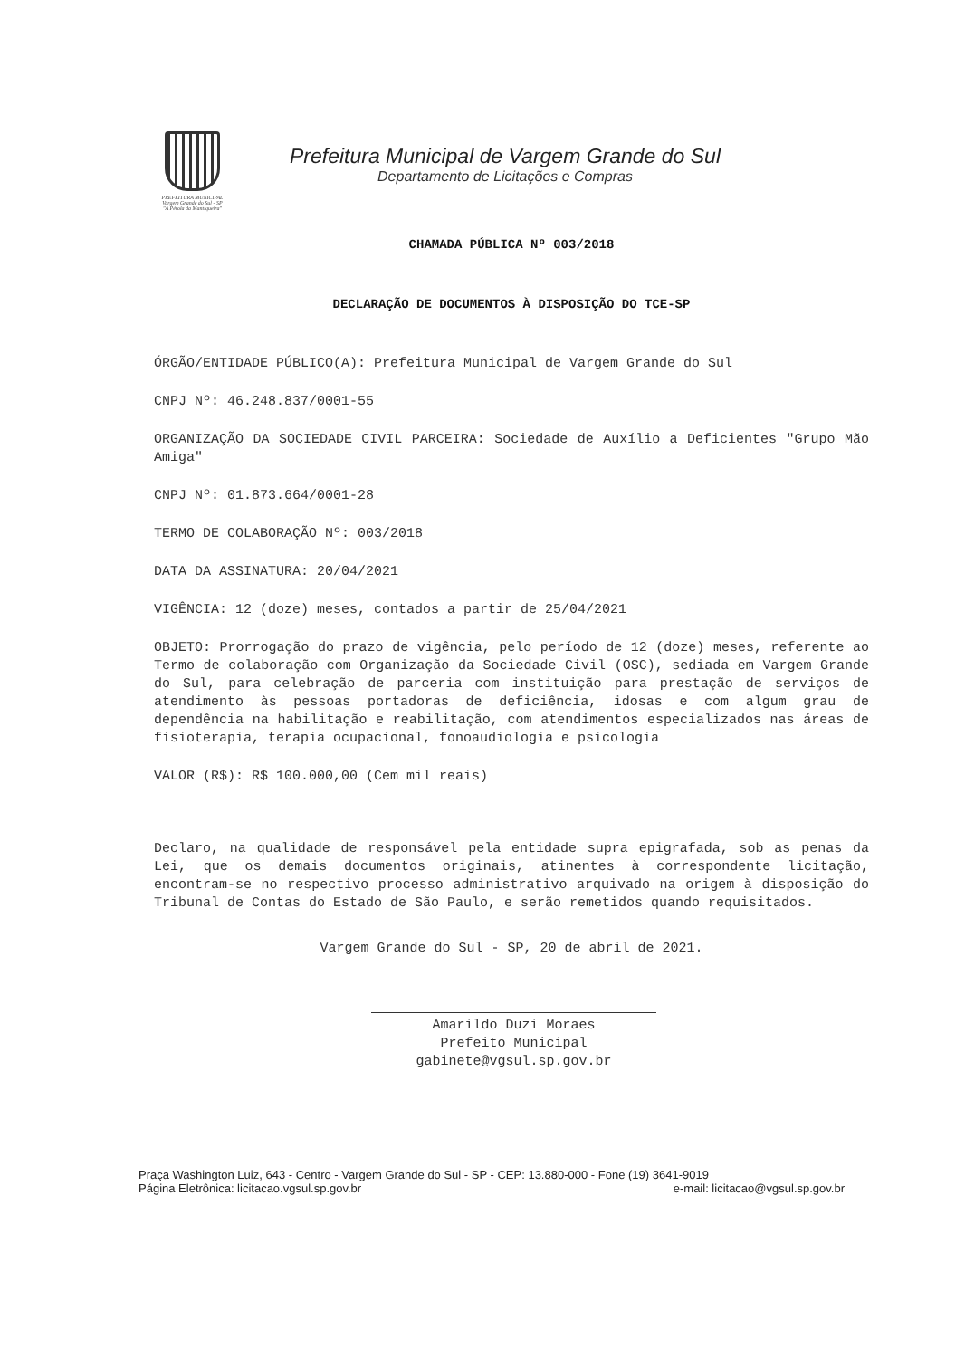PREFEITURA MUNICIPAL
Vargem Grande do Sul - SP
"A Pérola da Mantiqueira"
Prefeitura Municipal de Vargem Grande do Sul
Departamento de Licitações e Compras
CHAMADA PÚBLICA Nº 003/2018
DECLARAÇÃO DE DOCUMENTOS À DISPOSIÇÃO DO TCE-SP
ÓRGÃO/ENTIDADE PÚBLICO(A): Prefeitura Municipal de Vargem Grande do Sul
CNPJ Nº: 46.248.837/0001-55
ORGANIZAÇÃO DA SOCIEDADE CIVIL PARCEIRA: Sociedade de Auxílio a Deficientes "Grupo Mão Amiga"
CNPJ Nº: 01.873.664/0001-28
TERMO DE COLABORAÇÃO Nº: 003/2018
DATA DA ASSINATURA: 20/04/2021
VIGÊNCIA: 12 (doze) meses, contados a partir de 25/04/2021
OBJETO: Prorrogação do prazo de vigência, pelo período de 12 (doze) meses, referente ao Termo de colaboração com Organização da Sociedade Civil (OSC), sediada em Vargem Grande do Sul, para celebração de parceria com instituição para prestação de serviços de atendimento às pessoas portadoras de deficiência, idosas e com algum grau de dependência na habilitação e reabilitação, com atendimentos especializados nas áreas de fisioterapia, terapia ocupacional, fonoaudiologia e psicologia
VALOR (R$): R$ 100.000,00 (Cem mil reais)
Declaro, na qualidade de responsável pela entidade supra epigrafada, sob as penas da Lei, que os demais documentos originais, atinentes à correspondente licitação, encontram-se no respectivo processo administrativo arquivado na origem à disposição do Tribunal de Contas do Estado de São Paulo, e serão remetidos quando requisitados.
Vargem Grande do Sul - SP, 20 de abril de 2021.
Amarildo Duzi Moraes
Prefeito Municipal
gabinete@vgsul.sp.gov.br
Praça Washington Luiz, 643 - Centro - Vargem Grande do Sul - SP - CEP: 13.880-000 - Fone (19) 3641-9019
Página Eletrônica: licitacao.vgsul.sp.gov.br e-mail: licitacao@vgsul.sp.gov.br